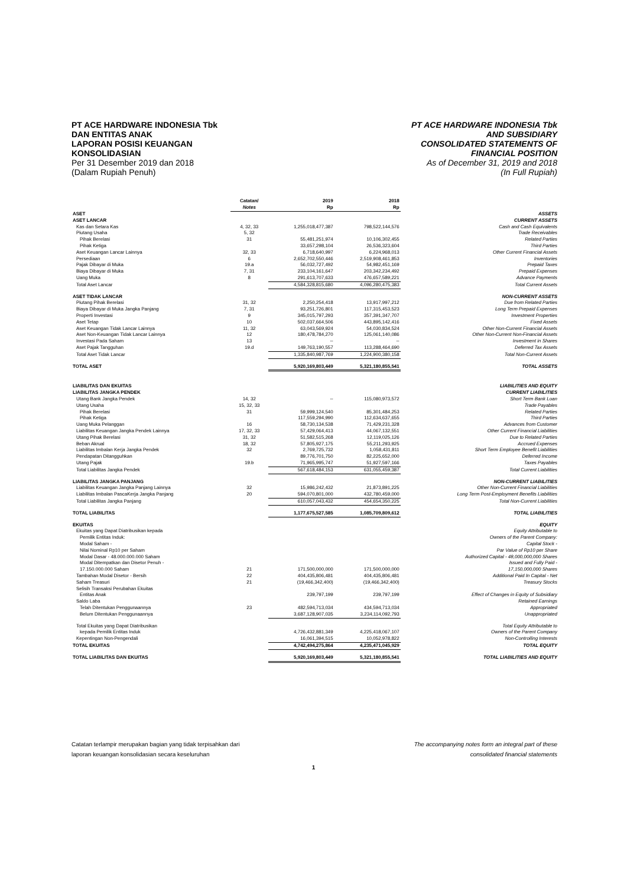PT ACE HARDWARE INDONESIA Tbk
DAN ENTITAS ANAK
LAPORAN POSISI KEUANGAN
KONSOLIDASIAN
Per 31 Desember 2019 dan 2018
(Dalam Rupiah Penuh)
PT ACE HARDWARE INDONESIA Tbk
AND SUBSIDIARY
CONSOLIDATED STATEMENTS OF
FINANCIAL POSITION
As of December 31, 2019 and 2018
(In Full Rupiah)
| | Catatan/ Notes | 2019 Rp | 2018 Rp | |
| --- | --- | --- | --- | --- |
| ASET | | | | ASSETS |
| ASET LANCAR | | | | CURRENT ASSETS |
| Kas dan Setara Kas | 4, 32, 33 | 1,255,018,477,387 | 798,522,144,576 | Cash and Cash Equivalents |
| Piutang Usaha | 5, 32 | | | Trade Receivables |
| Pihak Berelasi | 31 | 55,481,251,974 | 10,106,302,455 | Related Parties |
| Pihak Ketiga | | 33,657,298,104 | 26,536,323,604 | Third Parties |
| Aset Keuangan Lancar Lainnya | 32, 33 | 6,718,640,997 | 6,224,968,013 | Other Current Financial Assets |
| Persediaan | 6 | 2,652,702,550,446 | 2,519,908,461,853 | Inventories |
| Pajak Dibayar di Muka | 19.a | 56,032,727,492 | 54,982,451,169 | Prepaid Taxes |
| Biaya Dibayar di Muka | 7, 31 | 233,104,161,647 | 203,342,234,492 | Prepaid Expenses |
| Uang Muka | 8 | 291,613,707,633 | 476,657,589,221 | Advance Payments |
| Total Aset Lancar | | 4,584,328,815,680 | 4,096,280,475,383 | Total Current Assets |
| ASET TIDAK LANCAR | | | | NON-CURRENT ASSETS |
| Piutang Pihak Berelasi | 31, 32 | 2,250,254,418 | 13,917,997,212 | Due from Related Parties |
| Biaya Dibayar di Muka Jangka Panjang | 7, 31 | 93,251,726,801 | 117,315,453,523 | Long Term Prepaid Expenses |
| Properti Investasi | 9 | 345,015,797,293 | 357,391,347,707 | Investment Properties |
| Aset Tetap | 10 | 502,037,664,506 | 443,895,142,416 | Fixed Assets |
| Aset Keuangan Tidak Lancar Lainnya | 11, 32 | 63,043,569,924 | 54,030,834,524 | Other Non-Current Financial Assets |
| Aset Non-Keuangan Tidak Lancar Lainnya | 12 | 180,478,784,270 | 125,061,140,086 | Other Non-Current Non-Financial Assets |
| Investasi Pada Saham | 13 | -- | -- | Investment in Shares |
| Aset Pajak Tangguhan | 19.d | 149,763,190,557 | 113,288,464,690 | Deferred Tax Assets |
| Total Aset Tidak Lancar | | 1,335,840,987,769 | 1,224,900,380,158 | Total Non-Current Assets |
| TOTAL ASET | | 5,920,169,803,449 | 5,321,180,855,541 | TOTAL ASSETS |
| LIABILITAS DAN EKUITAS | | | | LIABILITIES AND EQUITY |
| LIABILITAS JANGKA PENDEK | | | | CURRENT LIABILITIES |
| Utang Bank Jangka Pendek | 14, 32 | -- | 115,080,973,572 | Short Term Bank Loan |
| Utang Usaha | 15, 32, 33 | | | Trade Payables |
| Pihak Berelasi | 31 | 59,999,124,540 | 85,301,484,253 | Related Parties |
| Pihak Ketiga | | 117,559,294,990 | 112,634,637,655 | Third Parties |
| Uang Muka Pelanggan | 16 | 58,730,134,538 | 71,429,231,328 | Advances from Customer |
| Liabilitas Keuangan Jangka Pendek Lainnya | 17, 32, 33 | 57,429,064,413 | 44,067,132,551 | Other Current Financial Liabilities |
| Utang Pihak Berelasi | 31, 32 | 51,582,515,268 | 12,119,025,126 | Due to Related Parties |
| Beban Akrual | 18, 32 | 57,805,927,175 | 55,211,293,925 | Accrued Expenses |
| Liabilitas Imbalan Kerja Jangka Pendek | 32 | 2,769,725,732 | 1,058,431,811 | Short Term Employee Benefit Liabilities |
| Pendapatan Ditangguhkan | | 89,776,701,750 | 82,225,652,000 | Deferred Income |
| Utang Pajak | 19.b | 71,965,995,747 | 51,927,597,166 | Taxes Payables |
| Total Liabilitas Jangka Pendek | | 567,618,484,153 | 631,055,459,387 | Total Current Liabilities |
| LIABILITAS JANGKA PANJANG | | | | NON-CURRENT LIABILITIES |
| Liabilitas Keuangan Jangka Panjang Lainnya | 32 | 15,986,242,432 | 21,873,891,225 | Other Non-Current Financial Liabilities |
| Liabilitas Imbalan PascaKerja Jangka Panjang | 20 | 594,070,801,000 | 432,780,459,000 | Long Term Post-Employment Benefits Liabilities |
| Total Liabilitas Jangka Panjang | | 610,057,043,432 | 454,654,350,225 | Total Non-Current Liabilities |
| TOTAL LIABILITAS | | 1,177,675,527,585 | 1,085,709,809,612 | TOTAL LIABILITIES |
| EKUITAS | | | | EQUITY |
| Ekuitas yang Dapat Diatribusikan kepada | | | | Equity Attributable to |
| Pemilik Entitas Induk: | | | | Owners of the Parent Company: |
| Modal Saham - | | | | Capital Stock - |
| Nilai Nominal Rp10 per Saham | | | | Par Value of Rp10 per Share |
| Modal Dasar - 48.000.000.000 Saham | | | | Authorized Capital - 48,000,000,000 Shares |
| Modal Ditempatkan dan Disetor Penuh - | | | | Issued and Fully Paid - |
| 17.150.000.000 Saham | 21 | 171,500,000,000 | 171,500,000,000 | 17,150,000,000 Shares |
| Tambahan Modal Disetor - Bersih | 22 | 404,435,806,481 | 404,435,806,481 | Additional Paid In Capital - Net |
| Saham Treasuri | 21 | (19,466,342,400) | (19,466,342,400) | Treasury Stocks |
| Selisih Transaksi Perubahan Ekuitas | | | | |
| Entitas Anak | | 239,797,199 | 239,797,199 | Effect of Changes in Equity of Subsidiary |
| Saldo Laba | | | | Retained Earnings |
| Telah Ditentukan Penggunaannya | 23 | 482,594,713,034 | 434,594,713,034 | Appropriated |
| Belum Ditentukan Penggunaannya | | 3,687,128,907,035 | 3,234,114,092,793 | Unappropriated |
| Total Ekuitas yang Dapat Diatribusikan | | | | Total Equity Attributable to |
| kepada Pemilik Entitas Induk | | 4,726,432,881,349 | 4,225,418,067,107 | Owners of the Parent Company |
| Kepentingan Non-Pengendali | | 16,061,394,515 | 10,052,978,822 | Non-Controlling Interests |
| TOTAL EKUITAS | | 4,742,494,275,864 | 4,235,471,045,929 | TOTAL EQUITY |
| TOTAL LIABILITAS DAN EKUITAS | | 5,920,169,803,449 | 5,321,180,855,541 | TOTAL LIABILITIES AND EQUITY |
Catatan terlampir merupakan bagian yang tidak terpisahkan dari
laporan keuangan konsolidasian secara keseluruhan
The accompanying notes form an integral part of these
consolidated financial statements
1